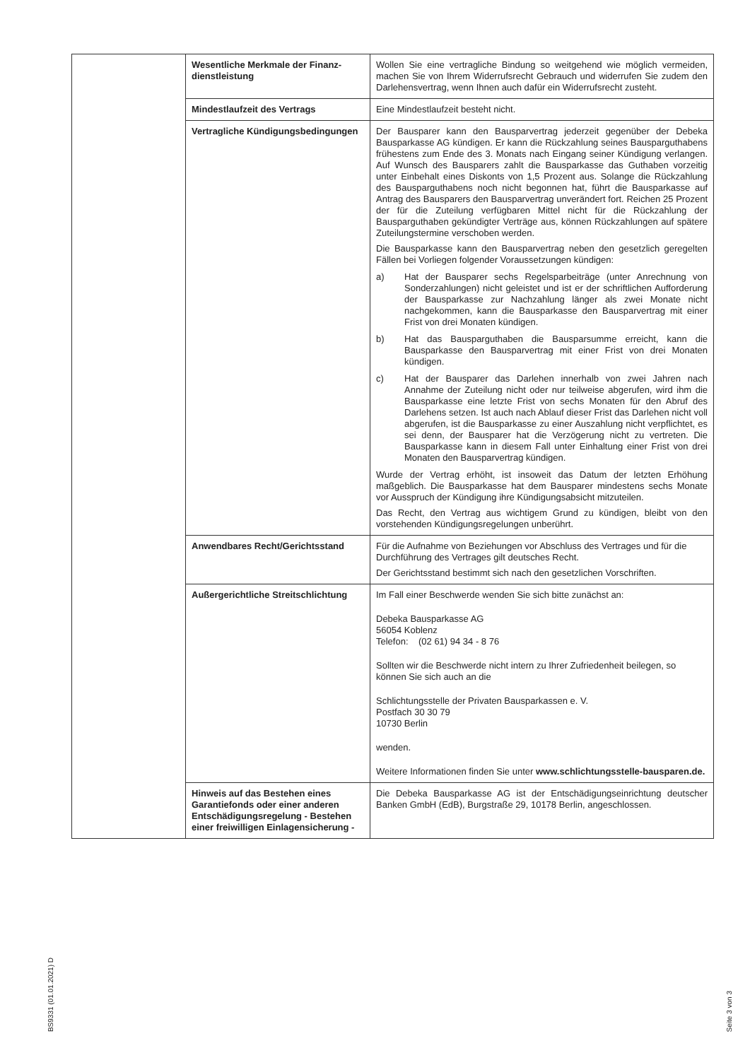| | Wesentliche Merkmale der Finanz­dienstleistung | Wollen Sie eine vertragliche Bindung so weitgehend wie möglich vermeiden, machen Sie von Ihrem Widerrufsrecht Gebrauch und widerrufen Sie zudem den Darlehensvertrag, wenn Ihnen auch dafür ein Widerrufsrecht zusteht. |
| | Mindestlaufzeit des Vertrags | Eine Mindestlaufzeit besteht nicht. |
| | Vertragliche Kündigungsbedingungen | Der Bausparer kann den Bausparvertrag jederzeit gegenüber der Debeka Bausparkasse AG kündigen. Er kann die Rückzahlung seines Bausparguthabens frühestens zum Ende des 3. Monats nach Eingang seiner Kündigung verlangen. Auf Wunsch des Bausparers zahlt die Bausparkasse das Guthaben vorzeitig unter Einbehalt eines Diskonts von 1,5 Prozent aus. Solange die Rückzahlung des Bausparguthabens noch nicht begonnen hat, führt die Bausparkasse auf Antrag des Bausparers den Bausparvertrag unverändert fort. Reichen 25 Prozent der für die Zuteilung verfügbaren Mittel nicht für die Rückzahlung der Bausparguthaben gekündigter Verträge aus, können Rückzahlungen auf spätere Zuteilungstermine verschoben werden. Die Bausparkasse kann den Bausparvertrag neben den gesetzlich geregelten Fällen bei Vorliegen folgender Voraussetzungen kündigen: a) Hat der Bausparer sechs Regelsparbeiträge (unter Anrechnung von Sonderzahlungen) nicht geleistet und ist er der schriftlichen Aufforderung der Bausparkasse zur Nachzahlung länger als zwei Monate nicht nachgekommen, kann die Bausparkasse den Bausparvertrag mit einer Frist von drei Monaten kündigen. b) Hat das Bausparguthaben die Bausparsumme erreicht, kann die Bausparkasse den Bausparvertrag mit einer Frist von drei Monaten kündigen. c) Hat der Bausparer das Darlehen innerhalb von zwei Jahren nach Annahme der Zuteilung nicht oder nur teilweise abgerufen, wird ihm die Bausparkasse eine letzte Frist von sechs Monaten für den Abruf des Darlehens setzen. Ist auch nach Ablauf dieser Frist das Darlehen nicht voll abgerufen, ist die Bausparkasse zu einer Auszahlung nicht verpflichtet, es sei denn, der Bausparer hat die Verzögerung nicht zu vertreten. Die Bausparkasse kann in diesem Fall unter Einhaltung einer Frist von drei Monaten den Bausparvertrag kündigen. Wurde der Vertrag erhöht, ist insoweit das Datum der letzten Erhöhung maßgeblich. Die Bausparkasse hat dem Bausparer mindestens sechs Monate vor Ausspruch der Kündigung ihre Kündigungsabsicht mitzuteilen. Das Recht, den Vertrag aus wichtigem Grund zu kündigen, bleibt von den vorstehenden Kündigungsregelungen unberührt. |
| | Anwendbares Recht/Gerichtsstand | Für die Aufnahme von Beziehungen vor Abschluss des Vertrages und für die Durchführung des Vertrages gilt deutsches Recht. Der Gerichtsstand bestimmt sich nach den gesetzlichen Vorschriften. |
| | Außergerichtliche Streitschlichtung | Im Fall einer Beschwerde wenden Sie sich bitte zunächst an: Debeka Bausparkasse AG 56054 Koblenz Telefon: (02 61) 94 34 - 8 76 Sollten wir die Beschwerde nicht intern zu Ihrer Zufriedenheit beilegen, so können Sie sich auch an die Schlichtungsstelle der Privaten Bausparkassen e. V. Postfach 30 30 79 10730 Berlin wenden. Weitere Informationen finden Sie unter www.schlichtungsstelle-bauspa­ren.de. |
| | Hinweis auf das Bestehen eines Garantiefonds oder einer anderen Entschädigungsregelung - Bestehen einer freiwilligen Einlagensicherung - | Die Debeka Bausparkasse AG ist der Entschädigungseinrichtung deutscher Banken GmbH (EdB), Burgstraße 29, 10178 Berlin, angeschlossen. |
BS9331 (01.01.2021) D
Seite 3 von 3